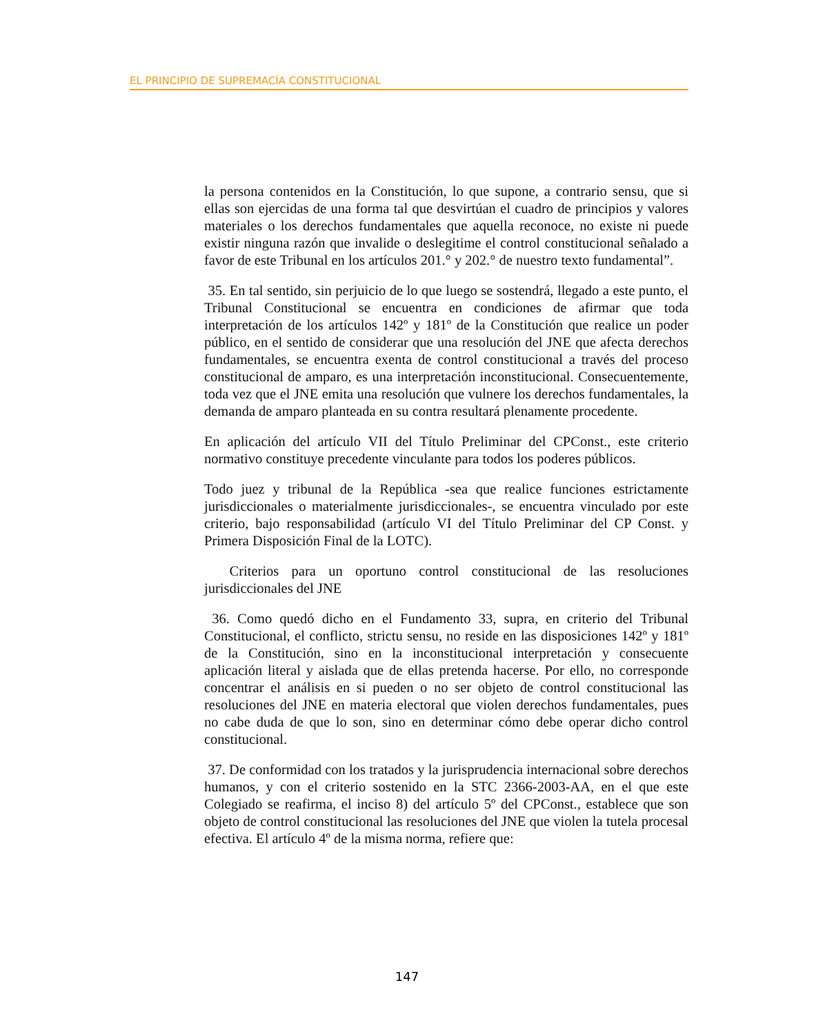EL PRINCIPIO DE SUPREMACÍA CONSTITUCIONAL
la persona contenidos en la Constitución, lo que supone, a contrario sensu, que si ellas son ejercidas de una forma tal que desvirtúan el cuadro de principios y valores materiales o los derechos fundamentales que aquella reconoce, no existe ni puede existir ninguna razón que invalide o deslegitime el control constitucional señalado a favor de este Tribunal en los artículos 201.° y 202.° de nuestro texto fundamental”.
35. En tal sentido, sin perjuicio de lo que luego se sostendrá, llegado a este punto, el Tribunal Constitucional se encuentra en condiciones de afirmar que toda interpretación de los artículos 142º y 181º de la Constitución que realice un poder público, en el sentido de considerar que una resolución del JNE que afecta derechos fundamentales, se encuentra exenta de control constitucional a través del proceso constitucional de amparo, es una interpretación inconstitucional. Consecuentemente, toda vez que el JNE emita una resolución que vulnere los derechos fundamentales, la demanda de amparo planteada en su contra resultará plenamente procedente.
En aplicación del artículo VII del Título Preliminar del CPConst., este criterio normativo constituye precedente vinculante para todos los poderes públicos.
Todo juez y tribunal de la República -sea que realice funciones estrictamente jurisdiccionales o materialmente jurisdiccionales-, se encuentra vinculado por este criterio, bajo responsabilidad (artículo VI del Título Preliminar del CP Const. y Primera Disposición Final de la LOTC).
Criterios para un oportuno control constitucional de las resoluciones jurisdiccionales del JNE
36. Como quedó dicho en el Fundamento 33, supra, en criterio del Tribunal Constitucional, el conflicto, strictu sensu, no reside en las disposiciones 142º y 181º de la Constitución, sino en la inconstitucional interpretación y consecuente aplicación literal y aislada que de ellas pretenda hacerse. Por ello, no corresponde concentrar el análisis en si pueden o no ser objeto de control constitucional las resoluciones del JNE en materia electoral que violen derechos fundamentales, pues no cabe duda de que lo son, sino en determinar cómo debe operar dicho control constitucional.
37. De conformidad con los tratados y la jurisprudencia internacional sobre derechos humanos, y con el criterio sostenido en la STC 2366-2003-AA, en el que este Colegiado se reafirma, el inciso 8) del artículo 5º del CPConst., establece que son objeto de control constitucional las resoluciones del JNE que violen la tutela procesal efectiva. El artículo 4º de la misma norma, refiere que:
147